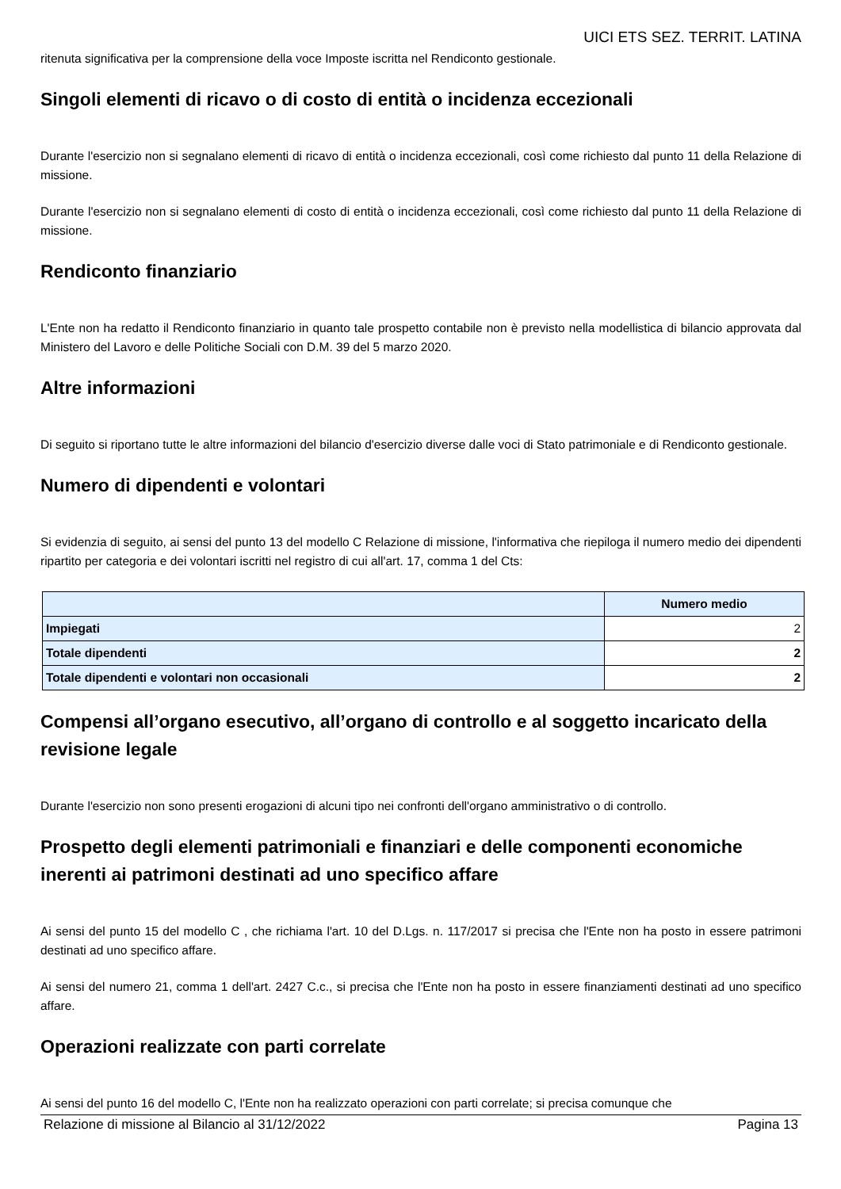UICI ETS SEZ. TERRIT. LATINA
ritenuta significativa per la comprensione della voce Imposte iscritta nel Rendiconto gestionale.
Singoli elementi di ricavo o di costo di entità o incidenza eccezionali
Durante l'esercizio non si segnalano elementi di ricavo di entità o incidenza eccezionali, così come richiesto dal punto 11 della Relazione di missione.
Durante l'esercizio non si segnalano elementi di costo di entità o incidenza eccezionali, così come richiesto dal punto 11 della Relazione di missione.
Rendiconto finanziario
L'Ente non ha redatto il Rendiconto finanziario in quanto tale prospetto contabile non è previsto nella modellistica di bilancio approvata dal Ministero del Lavoro e delle Politiche Sociali con D.M. 39 del 5 marzo 2020.
Altre informazioni
Di seguito si riportano tutte le altre informazioni del bilancio d'esercizio diverse dalle voci di Stato patrimoniale e di Rendiconto gestionale.
Numero di dipendenti e volontari
Si evidenzia di seguito, ai sensi del punto 13 del modello C Relazione di missione, l'informativa che riepiloga il numero medio dei dipendenti ripartito per categoria e dei volontari iscritti nel registro di cui all'art. 17, comma 1 del Cts:
| | Numero medio |
| --- | --- |
| Impiegati | 2 |
| Totale dipendenti | 2 |
| Totale dipendenti e volontari non occasionali | 2 |
Compensi all’organo esecutivo, all’organo di controllo e al soggetto incaricato della revisione legale
Durante l'esercizio non sono presenti erogazioni di alcuni tipo nei confronti dell'organo amministrativo o di controllo.
Prospetto degli elementi patrimoniali e finanziari e delle componenti economiche inerenti ai patrimoni destinati ad uno specifico affare
Ai sensi del punto 15 del modello C , che richiama l'art. 10 del D.Lgs. n. 117/2017 si precisa che l'Ente non ha posto in essere patrimoni destinati ad uno specifico affare.
Ai sensi del numero 21, comma 1 dell'art. 2427 C.c., si precisa che l'Ente non ha posto in essere finanziamenti destinati ad uno specifico affare.
Operazioni realizzate con parti correlate
Ai sensi del punto 16 del modello C, l'Ente non ha realizzato operazioni con parti correlate; si precisa comunque che
Relazione di missione al Bilancio al 31/12/2022 Pagina 13